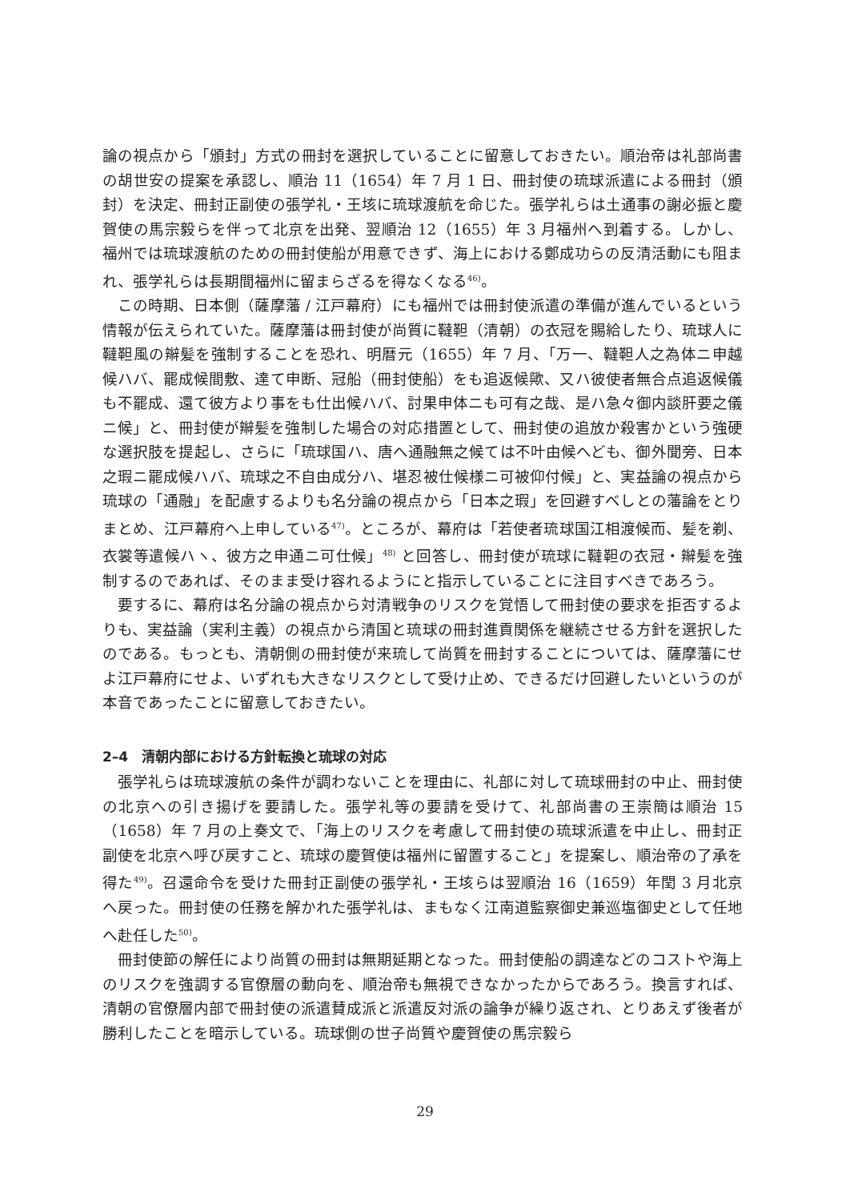論の視点から「頒封」方式の冊封を選択していることに留意しておきたい。順治帝は礼部尚書の胡世安の提案を承認し、順治 11（1654）年 7 月 1 日、冊封使の琉球派遣による冊封（頒封）を決定、冊封正副使の張学礼・王垓に琉球渡航を命じた。張学礼らは土通事の謝必振と慶賀使の馬宗毅らを伴って北京を出発、翌順治 12（1655）年 3 月福州へ到着する。しかし、福州では琉球渡航のための冊封使船が用意できず、海上における鄭成功らの反清活動にも阻まれ、張学礼らは長期間福州に留まらざるを得なくなる<sup>46)</sup>。
この時期、日本側（薩摩藩 / 江戸幕府）にも福州では冊封使派遣の準備が進んでいるという情報が伝えられていた。薩摩藩は冊封使が尚質に韃靼（清朝）の衣冠を賜給したり、琉球人に韃靼風の辮髪を強制することを恐れ、明暦元（1655）年 7 月、「万一、韃靼人之為体ニ申越候ハバ、罷成候間敷、達て申断、冠船（冊封使船）をも追返候歟、又ハ彼使者無合点追返候儀も不罷成、還て彼方より事をも仕出候ハバ、討果申体ニも可有之哉、是ハ急々御内談肝要之儀ニ候」と、冊封使が辮髪を強制した場合の対応措置として、冊封使の追放か殺害かという強硬な選択肢を提起し、さらに「琉球国ハ、唐へ通融無之候ては不叶由候へども、御外聞旁、日本之瑕ニ罷成候ハバ、琉球之不自由成分ハ、堪忍被仕候様ニ可被仰付候」と、実益論の視点から琉球の「通融」を配慮するよりも名分論の視点から「日本之瑕」を回避すべしとの藩論をとりまとめ、江戸幕府へ上申している<sup>47)</sup>。ところが、幕府は「若使者琉球国江相渡候而、髪を剃、衣裳等遣候ハヽ、彼方之申通ニ可仕候」<sup>48)</sup> と回答し、冊封使が琉球に韃靼の衣冠・辮髪を強制するのであれば、そのまま受け容れるようにと指示していることに注目すべきであろう。
要するに、幕府は名分論の視点から対清戦争のリスクを覚悟して冊封使の要求を拒否するよりも、実益論（実利主義）の視点から清国と琉球の冊封進貢関係を継続させる方針を選択したのである。もっとも、清朝側の冊封使が来琉して尚質を冊封することについては、薩摩藩にせよ江戸幕府にせよ、いずれも大きなリスクとして受け止め、できるだけ回避したいというのが本音であったことに留意しておきたい。
2–4　清朝内部における方針転換と琉球の対応
張学礼らは琉球渡航の条件が調わないことを理由に、礼部に対して琉球冊封の中止、冊封使の北京への引き揚げを要請した。張学礼等の要請を受けて、礼部尚書の王崇簡は順治 15（1658）年 7 月の上奏文で、「海上のリスクを考慮して冊封使の琉球派遣を中止し、冊封正副使を北京へ呼び戻すこと、琉球の慶賀使は福州に留置すること」を提案し、順治帝の了承を得た<sup>49)</sup>。召還命令を受けた冊封正副使の張学礼・王垓らは翌順治 16（1659）年閏 3 月北京へ戻った。冊封使の任務を解かれた張学礼は、まもなく江南道監察御史兼巡塩御史として任地へ赴任した<sup>50)</sup>。
冊封使節の解任により尚質の冊封は無期延期となった。冊封使船の調達などのコストや海上のリスクを強調する官僚層の動向を、順治帝も無視できなかったからであろう。換言すれば、清朝の官僚層内部で冊封使の派遣賛成派と派遣反対派の論争が繰り返され、とりあえず後者が勝利したことを暗示している。琉球側の世子尚質や慶賀使の馬宗毅ら
29